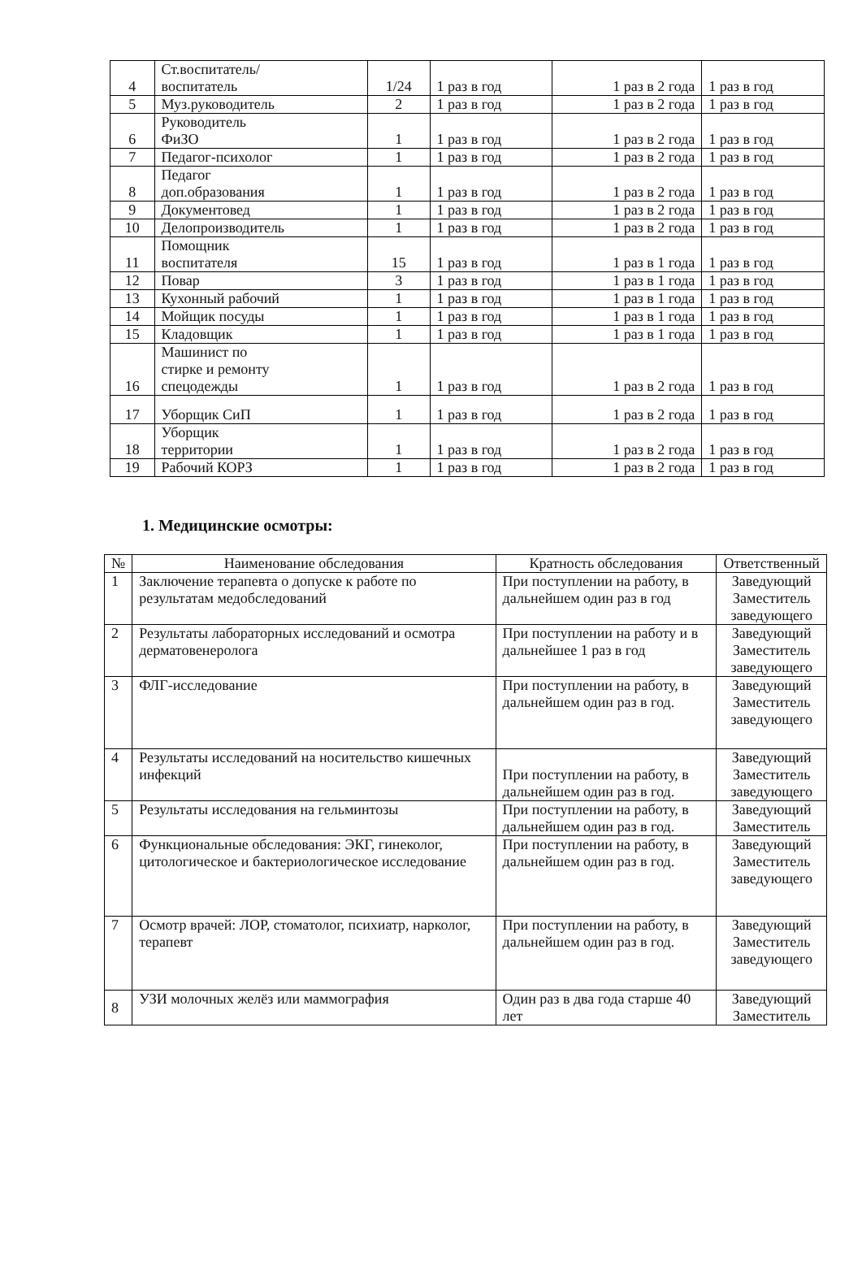| 4 | Ст.воспитатель/ воспитатель | 1/24 | 1 раз в год | 1 раз в 2 года | 1 раз в год |
| 5 | Муз.руководитель | 2 | 1 раз в год | 1 раз в 2 года | 1 раз в год |
| 6 | Руководитель ФиЗО | 1 | 1 раз в год | 1 раз в 2 года | 1 раз в год |
| 7 | Педагог-психолог | 1 | 1 раз в год | 1 раз в 2 года | 1 раз в год |
| 8 | Педагог доп.образования | 1 | 1 раз в год | 1 раз в 2 года | 1 раз в год |
| 9 | Документовед | 1 | 1 раз в год | 1 раз в 2 года | 1 раз в год |
| 10 | Делопроизводитель | 1 | 1 раз в год | 1 раз в 2 года | 1 раз в год |
| 11 | Помощник воспитателя | 15 | 1 раз в год | 1 раз в 1 года | 1 раз в год |
| 12 | Повар | 3 | 1 раз в год | 1 раз в 1 года | 1 раз в год |
| 13 | Кухонный рабочий | 1 | 1 раз в год | 1 раз в 1 года | 1 раз в год |
| 14 | Мойщик посуды | 1 | 1 раз в год | 1 раз в 1 года | 1 раз в год |
| 15 | Кладовщик | 1 | 1 раз в год | 1 раз в 1 года | 1 раз в год |
| 16 | Машинист по стирке и ремонту спецодежды | 1 | 1 раз в год | 1 раз в 2 года | 1 раз в год |
| 17 | Уборщик СиП | 1 | 1 раз в год | 1 раз в 2 года | 1 раз в год |
| 18 | Уборщик территории | 1 | 1 раз в год | 1 раз в 2 года | 1 раз в год |
| 19 | Рабочий КОРЗ | 1 | 1 раз в год | 1 раз в 2 года | 1 раз в год |
1. Медицинские осмотры:
| № | Наименование обследования | Кратность обследования | Ответственный |
| --- | --- | --- | --- |
| 1 | Заключение терапевта о допуске к работе по результатам медобследований | При поступлении на работу, в дальнейшем один раз в год | Заведующий Заместитель заведующего |
| 2 | Результаты лабораторных исследований и осмотра дерматовенеролога | При поступлении на работу и в дальнейшее 1 раз в год | Заведующий Заместитель заведующего |
| 3 | ФЛГ-исследование | При поступлении на работу, в дальнейшем один раз в год. | Заведующий Заместитель заведующего |
| 4 | Результаты исследований на носительство кишечных инфекций | При поступлении на работу, в дальнейшем один раз в год. | Заведующий Заместитель заведующего |
| 5 | Результаты исследования на гельминтозы | При поступлении на работу, в дальнейшем один раз в год. | Заведующий Заместитель |
| 6 | Функциональные обследования: ЭКГ, гинеколог, цитологическое и бактериологическое исследование | При поступлении на работу, в дальнейшем один раз в год. | Заведующий Заместитель заведующего |
| 7 | Осмотр врачей: ЛОР, стоматолог, психиатр, нарколог, терапевт | При поступлении на работу, в дальнейшем один раз в год. | Заведующий Заместитель заведующего |
| 8 | УЗИ молочных желёз или маммография | Один раз в два года старше 40 лет | Заведующий Заместитель |